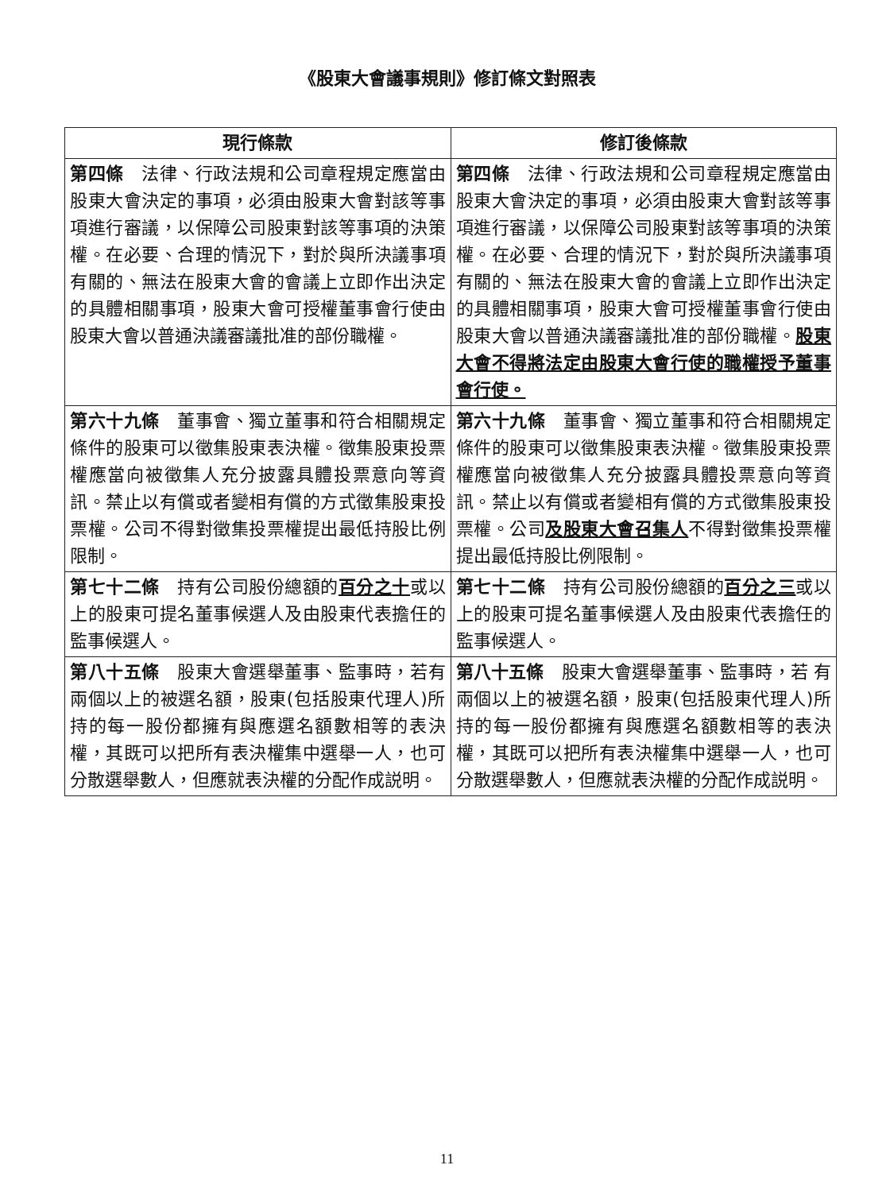《股東大會議事規則》修訂條文對照表
| 現行條款 | 修訂後條款 |
| --- | --- |
| 第四條 法律、行政法規和公司章程規定應當由股東大會決定的事項，必須由股東大會對該等事項進行審議，以保障公司股東對該等事項的決策權。在必要、合理的情況下，對於與所決議事項有關的、無法在股東大會的會議上立即作出決定的具體相關事項，股東大會可授權董事會行使由股東大會以普通決議審議批准的部份職權。 | 第四條 法律、行政法規和公司章程規定應當由股東大會決定的事項，必須由股東大會對該等事項進行審議，以保障公司股東對該等事項的決策權。在必要、合理的情況下，對於與所決議事項有關的、無法在股東大會的會議上立即作出決定的具體相關事項，股東大會可授權董事會行使由股東大會以普通決議審議批准的部份職權。 股東大會不得將法定由股東大會行使的職權授予董事會行使。 |
| 第六十九條 董事會、獨立董事和符合相關規定條件的股東可以徵集股東表決權。徵集股東投票權應當向被徵集人充分披露具體投票意向等資訊。禁止以有償或者變相有償的方式徵集股東投票權。公司不得對徵集投票權提出最低持股比例限制。 | 第六十九條 董事會、獨立董事和符合相關規定條件的股東可以徵集股東表決權。徵集股東投票權應當向被徵集人充分披露具體投票意向等資訊。禁止以有償或者變相有償的方式徵集股東投票權。公司 及股東大會召集人 不得對徵集投票權提出最低持股比例限制。 |
| 第七十二條 持有公司股份總額的 百分之十 或以上的股東可提名董事候選人及由股東代表擔任的監事候選人。 | 第七十二條 持有公司股份總額的 百分之三 或以上的股東可提名董事候選人及由股東代表擔任的監事候選人。 |
| 第八十五條 股東大會選舉董事、監事時，若有兩個以上的被選名額，股東(包括股東代理人)所持的每一股份都擁有與應選名額數相等的表決權，其既可以把所有表決權集中選舉一人，也可分散選舉數人，但應就表決權的分配作成説明。 | 第八十五條 股東大會選舉董事、監事時，若 有兩個以上的被選名額，股東(包括股東代理人)所持的每一股份都擁有與應選名額數相等的表決權，其既可以把所有表決權集中選舉一人，也可分散選舉數人，但應就表決權的分配作成説明。 |
11